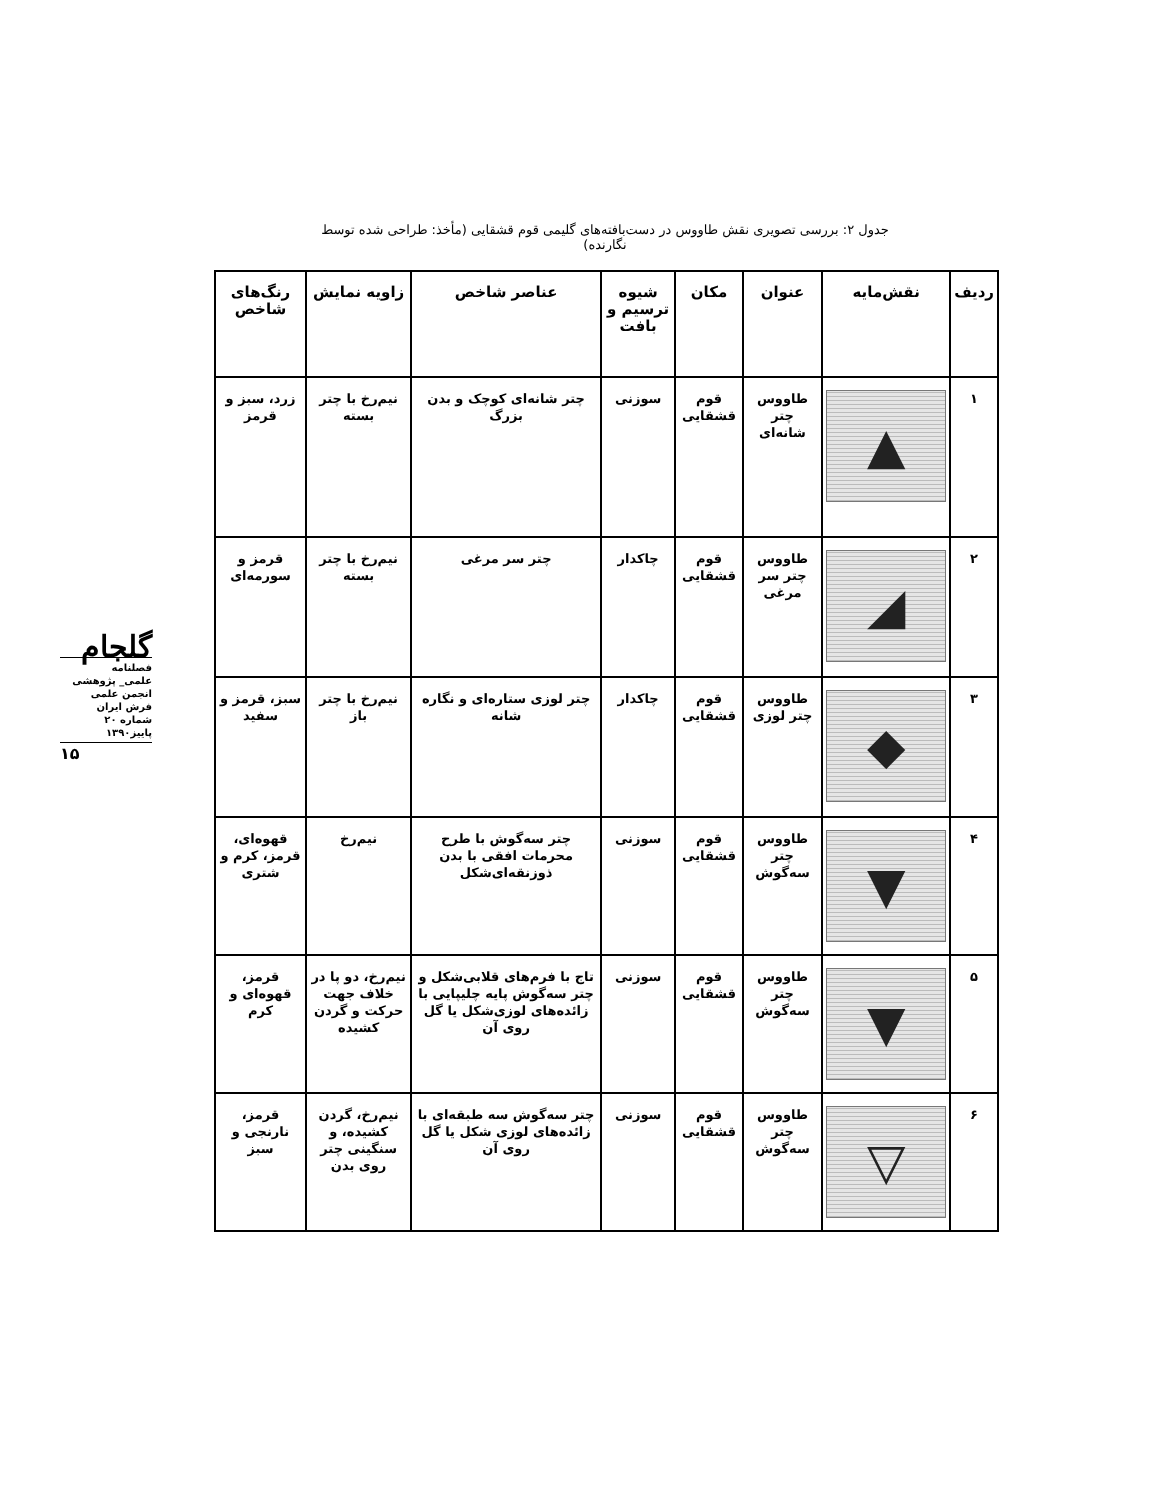جدول ۲: بررسی تصویری نقش طاووس در دست‌بافته‌های گلیمی قوم قشقایی (مأخذ: طراحی شده توسط نگارنده)
گلجام
فصلنامه
علمی_ پژوهشی
انجمن علمی
فرش ایران
شماره ۲۰
پاییز۱۳۹۰
۱۵
| ردیف | نقش‌مایه | عنوان | مکان | شیوه ترسیم و بافت | عناصر شاخص | زاویه نمایش | رنگ‌های شاخص |
| --- | --- | --- | --- | --- | --- | --- | --- |
| ۱ | ▲ | طاووس چتر شانه‌ای | قوم قشقایی | سوزنی | چتر شانه‌ای کوچک و بدن بزرگ | نیم‌رخ با چتر بسته | زرد، سبز و قرمز |
| ۲ | ◢ | طاووس چتر سر مرغی | قوم قشقایی | چاکدار | چتر سر مرغی | نیم‌رخ با چتر بسته | قرمز و سورمه‌ای |
| ۳ | ◆ | طاووس چتر لوزی | قوم قشقایی | چاکدار | چتر لوزی ستاره‌ای و نگاره شانه | نیم‌رخ با چتر باز | سبز، قرمز و سفید |
| ۴ | ▼ | طاووس چتر سه‌گوش | قوم قشقایی | سوزنی | چتر سه‌گوش با طرح محرمات افقی با بدن ذوزنقه‌ای‌شکل | نیم‌رخ | قهوه‌ای، قرمز، کرم و شتری |
| ۵ | ▼ | طاووس چتر سه‌گوش | قوم قشقایی | سوزنی | تاج با فرم‌های قلابی‌شکل و چتر سه‌گوش پایه چلیپایی با زائده‌های لوزی‌شکل یا گل روی آن | نیم‌رخ، دو پا در خلاف جهت حرکت و گردن کشیده | قرمز، قهوه‌ای و کرم |
| ۶ | ▽ | طاووس چتر سه‌گوش | قوم قشقایی | سوزنی | چتر سه‌گوش سه طبقه‌ای با زائده‌های لوزی شکل یا گل روی آن | نیم‌رخ، گردن کشیده، و سنگینی چتر روی بدن | قرمز، نارنجی و سبز |